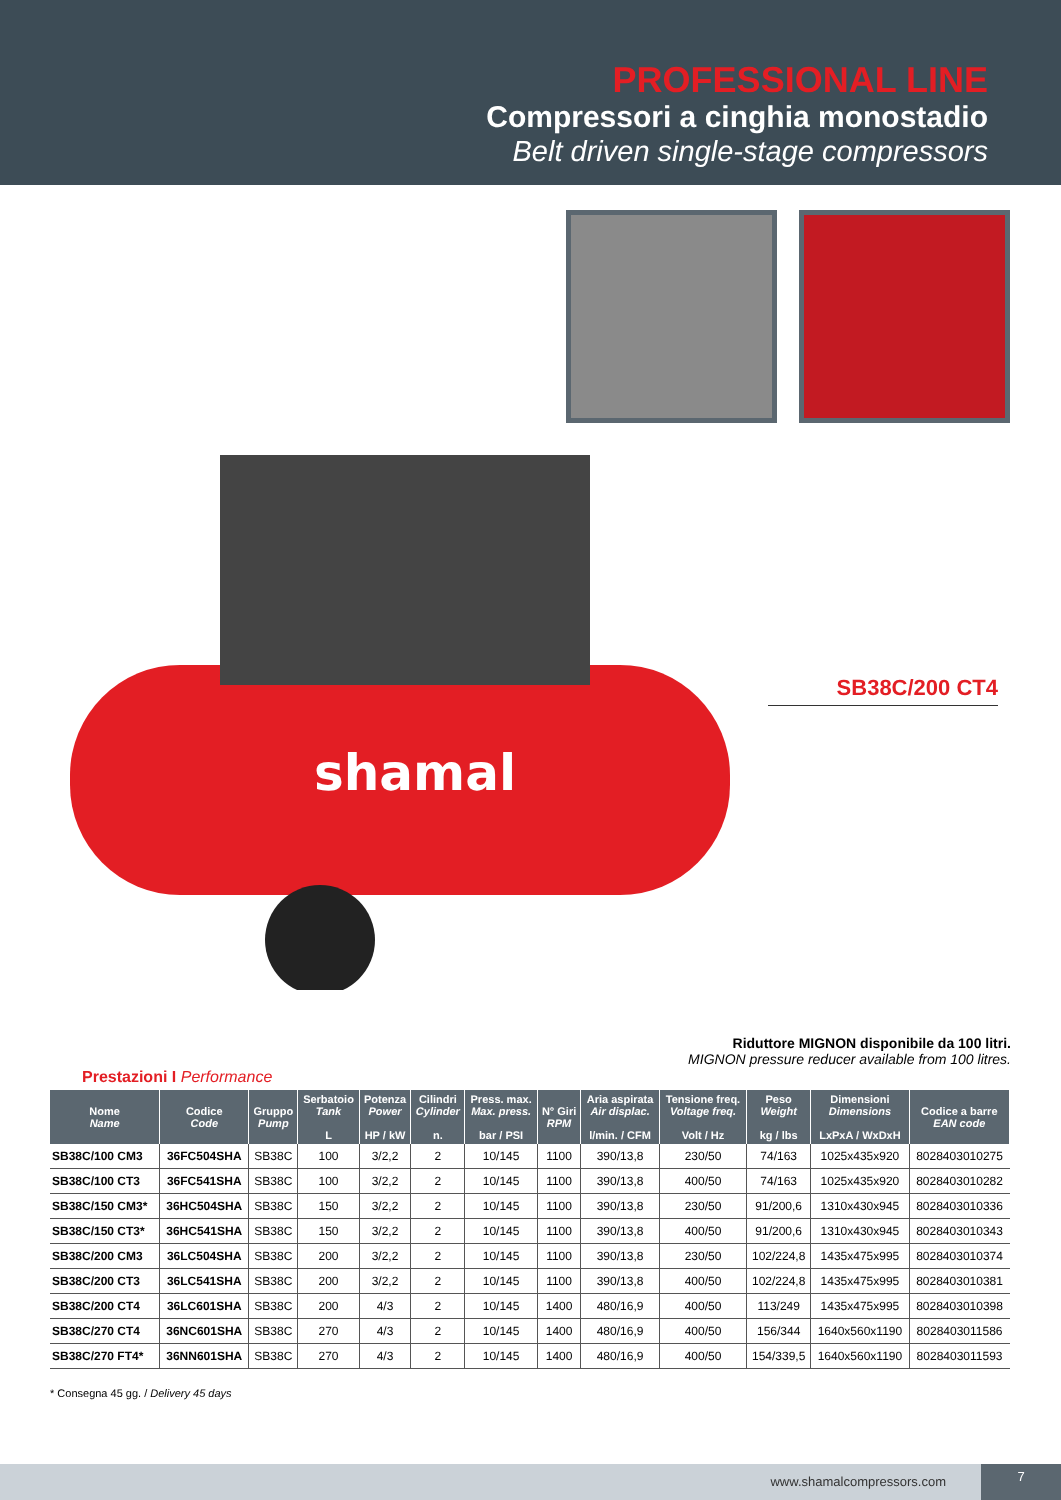PROFESSIONAL LINE
Compressori a cinghia monostadio
Belt driven single-stage compressors
shamal
SB38C/200 CT4
Riduttore MIGNON disponibile da 100 litri.
MIGNON pressure reducer available from 100 litres.
Prestazioni I Performance
| Nome Name | Codice Code | Gruppo Pump | Serbatoio Tank L | Potenza Power HP / kW | Cilindri Cylinder n. | Press. max. Max. press. bar / PSI | N° Giri RPM | Aria aspirata Air displac. l/min. / CFM | Tensione freq. Voltage freq. Volt / Hz | Peso Weight kg / lbs | Dimensioni Dimensions LxPxA / WxDxH | Codice a barre EAN code |
| --- | --- | --- | --- | --- | --- | --- | --- | --- | --- | --- | --- | --- |
| SB38C/100 CM3 | 36FC504SHA | SB38C | 100 | 3/2,2 | 2 | 10/145 | 1100 | 390/13,8 | 230/50 | 74/163 | 1025x435x920 | 8028403010275 |
| SB38C/100 CT3 | 36FC541SHA | SB38C | 100 | 3/2,2 | 2 | 10/145 | 1100 | 390/13,8 | 400/50 | 74/163 | 1025x435x920 | 8028403010282 |
| SB38C/150 CM3* | 36HC504SHA | SB38C | 150 | 3/2,2 | 2 | 10/145 | 1100 | 390/13,8 | 230/50 | 91/200,6 | 1310x430x945 | 8028403010336 |
| SB38C/150 CT3* | 36HC541SHA | SB38C | 150 | 3/2,2 | 2 | 10/145 | 1100 | 390/13,8 | 400/50 | 91/200,6 | 1310x430x945 | 8028403010343 |
| SB38C/200 CM3 | 36LC504SHA | SB38C | 200 | 3/2,2 | 2 | 10/145 | 1100 | 390/13,8 | 230/50 | 102/224,8 | 1435x475x995 | 8028403010374 |
| SB38C/200 CT3 | 36LC541SHA | SB38C | 200 | 3/2,2 | 2 | 10/145 | 1100 | 390/13,8 | 400/50 | 102/224,8 | 1435x475x995 | 8028403010381 |
| SB38C/200 CT4 | 36LC601SHA | SB38C | 200 | 4/3 | 2 | 10/145 | 1400 | 480/16,9 | 400/50 | 113/249 | 1435x475x995 | 8028403010398 |
| SB38C/270 CT4 | 36NC601SHA | SB38C | 270 | 4/3 | 2 | 10/145 | 1400 | 480/16,9 | 400/50 | 156/344 | 1640x560x1190 | 8028403011586 |
| SB38C/270 FT4* | 36NN601SHA | SB38C | 270 | 4/3 | 2 | 10/145 | 1400 | 480/16,9 | 400/50 | 154/339,5 | 1640x560x1190 | 8028403011593 |
* Consegna 45 gg. / Delivery 45 days
www.shamalcompressors.com
7